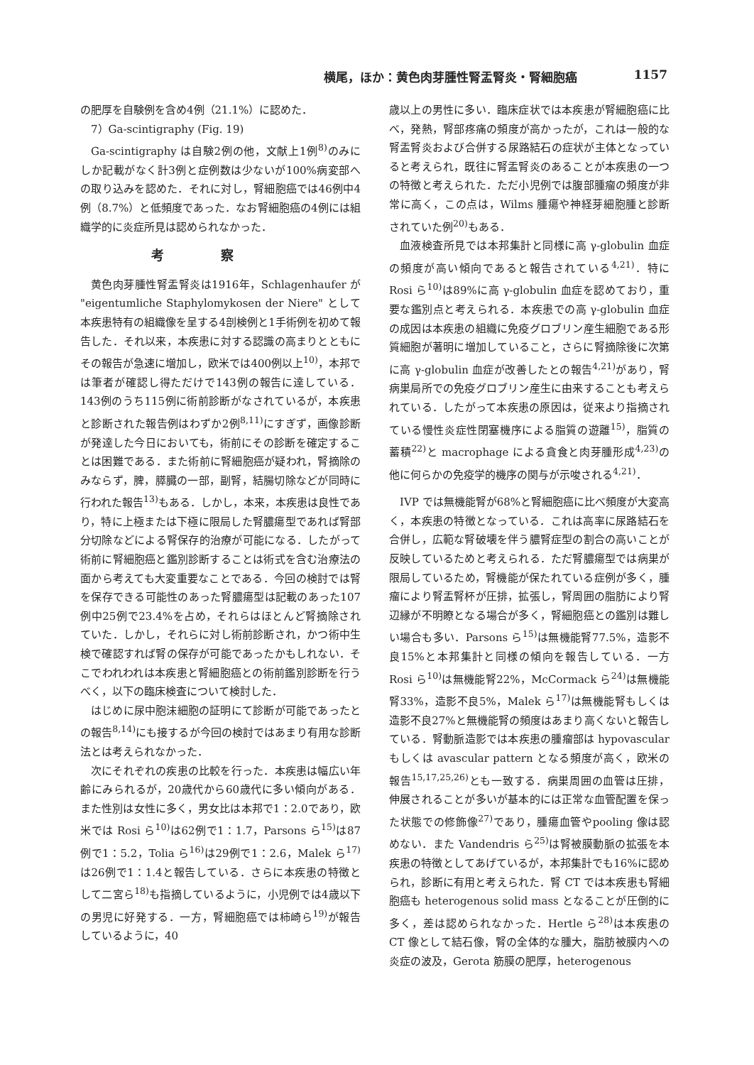横尾，ほか：黄色肉芽腫性腎盂腎炎・腎細胞癌 1157
の肥厚を自験例を含め4例（21.1%）に認めた．
7）Ga-scintigraphy (Fig. 19)
Ga-scintigraphy は自験2例の他，文献上1例<sup>8)</sup>のみにしか記載がなく計3例と症例数は少ないが100%病変部への取り込みを認めた．それに対し，腎細胞癌では46例中4例（8.7%）と低頻度であった．なお腎細胞癌の4例には組織学的に炎症所見は認められなかった．
考察
黄色肉芽腫性腎盂腎炎は1916年，Schlagenhaufer が "eigentumliche Staphylomykosen der Niere" として本疾患特有の組織像を呈する4剖検例と1手術例を初めて報告した．それ以来，本疾患に対する認識の高まりとともにその報告が急速に増加し，欧米では400例以上<sup>10)</sup>，本邦では筆者が確認し得ただけで143例の報告に達している．143例のうち115例に術前診断がなされているが，本疾患と診断された報告例はわずか2例<sup>8,11)</sup>にすぎず，画像診断が発達した今日においても，術前にその診断を確定することは困難である．また術前に腎細胞癌が疑われ，腎摘除のみならず，脾，膵臓の一部，副腎，結腸切除などが同時に行われた報告<sup>13)</sup>もある．しかし，本来，本疾患は良性であり，特に上極または下極に限局した腎膿瘍型であれば腎部分切除などによる腎保存的治療が可能になる．したがって術前に腎細胞癌と鑑別診断することは術式を含む治療法の面から考えても大変重要なことである．今回の検討では腎を保存できる可能性のあった腎膿瘍型は記載のあった107例中25例で23.4%を占め，それらはほとんど腎摘除されていた．しかし，それらに対し術前診断され，かつ術中生検で確認すれば腎の保存が可能であったかもしれない．そこでわれわれは本疾患と腎細胞癌との術前鑑別診断を行うべく，以下の臨床検査について検討した．
はじめに尿中胞沫細胞の証明にて診断が可能であったとの報告<sup>8,14)</sup>にも接するが今回の検討ではあまり有用な診断法とは考えられなかった．
次にそれぞれの疾患の比較を行った．本疾患は幅広い年齢にみられるが，20歳代から60歳代に多い傾向がある．また性別は女性に多く，男女比は本邦で1：2.0であり，欧米では Rosi ら<sup>10)</sup>は62例で1：1.7，Parsons ら<sup>15)</sup>は87例で1：5.2，Tolia ら<sup>16)</sup>は29例で1：2.6，Malek ら<sup>17)</sup>は26例で1：1.4と報告している．さらに本疾患の特徴として二宮ら<sup>18)</sup>も指摘しているように，小児例では4歳以下の男児に好発する．一方，腎細胞癌では柿崎ら<sup>19)</sup>が報告しているように，40
歳以上の男性に多い．臨床症状では本疾患が腎細胞癌に比べ，発熱，腎部疼痛の頻度が高かったが，これは一般的な腎盂腎炎および合併する尿路結石の症状が主体となっていると考えられ，既往に腎盂腎炎のあることが本疾患の一つの特徴と考えられた．ただ小児例では腹部腫瘤の頻度が非常に高く，この点は，Wilms 腫瘍や神経芽細胞腫と診断されていた例<sup>20)</sup>もある．
血液検査所見では本邦集計と同様に高 γ-globulin 血症の頻度が高い傾向であると報告されている<sup>4,21)</sup>．特に Rosi ら<sup>10)</sup>は89%に高 γ-globulin 血症を認めており，重要な鑑別点と考えられる．本疾患での高 γ-globulin 血症の成因は本疾患の組織に免疫グロブリン産生細胞である形質細胞が著明に増加していること，さらに腎摘除後に次第に高 γ-globulin 血症が改善したとの報告<sup>4,21)</sup>があり，腎病巣局所での免疫グロブリン産生に由来することも考えられている．したがって本疾患の原因は，従来より指摘されている慢性炎症性閉塞機序による脂質の遊離<sup>15)</sup>，脂質の蓄積<sup>22)</sup>と macrophage による貪食と肉芽腫形成<sup>4,23)</sup>の他に何らかの免疫学的機序の関与が示唆される<sup>4,21)</sup>．
IVP では無機能腎が68%と腎細胞癌に比べ頻度が大変高く，本疾患の特徴となっている．これは高率に尿路結石を合併し，広範な腎破壊を伴う膿腎症型の割合の高いことが反映しているためと考えられる．ただ腎膿瘍型では病巣が限局しているため，腎機能が保たれている症例が多く，腫瘤により腎盂腎杯が圧排，拡張し，腎周囲の脂肪により腎辺縁が不明瞭となる場合が多く，腎細胞癌との鑑別は難しい場合も多い．Parsons ら<sup>15)</sup>は無機能腎77.5%，造影不良15%と本邦集計と同様の傾向を報告している．一方 Rosi ら<sup>10)</sup>は無機能腎22%，McCormack ら<sup>24)</sup>は無機能腎33%，造影不良5%，Malek ら<sup>17)</sup>は無機能腎もしくは造影不良27%と無機能腎の頻度はあまり高くないと報告している．腎動脈造影では本疾患の腫瘤部は hypovascular もしくは avascular pattern となる頻度が高く，欧米の報告<sup>15,17,25,26)</sup>とも一致する．病巣周囲の血管は圧排，伸展されることが多いが基本的には正常な血管配置を保った状態での修飾像<sup>27)</sup>であり，腫瘍血管やpooling 像は認めない．また Vandendris ら<sup>25)</sup>は腎被膜動脈の拡張を本疾患の特徴としてあげているが，本邦集計でも16%に認められ，診断に有用と考えられた．腎 CT では本疾患も腎細胞癌も heterogenous solid mass となることが圧倒的に多く，差は認められなかった．Hertle ら<sup>28)</sup>は本疾患の CT 像として結石像，腎の全体的な腫大，脂肪被膜内への炎症の波及，Gerota 筋膜の肥厚，heterogenous